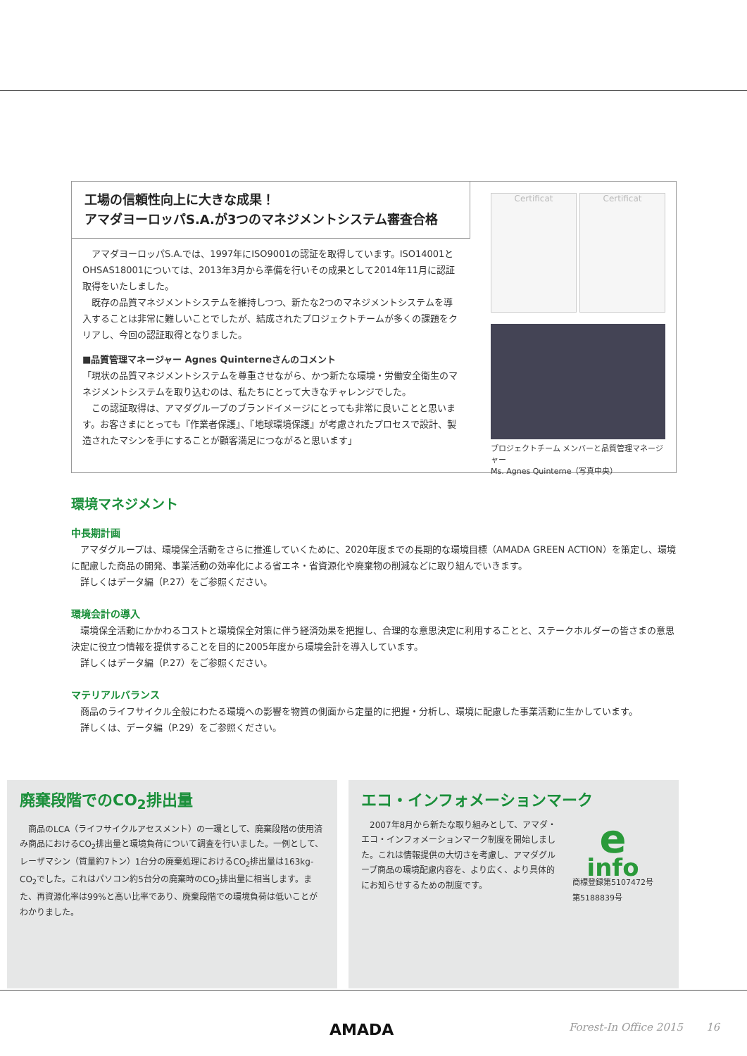工場の信頼性向上に大きな成果！
アマダヨーロッパS.A.が3つのマネジメントシステム審査合格
　アマダヨーロッパS.A.では、1997年にISO9001の認証を取得しています。ISO14001とOHSAS18001については、2013年3月から準備を行いその成果として2014年11月に認証取得をいたしました。
　既存の品質マネジメントシステムを維持しつつ、新たな2つのマネジメントシステムを導入することは非常に難しいことでしたが、結成されたプロジェクトチームが多くの課題をクリアし、今回の認証取得となりました。
■品質管理マネージャー Agnes Quinterneさんのコメント
「現状の品質マネジメントシステムを尊重させながら、かつ新たな環境・労働安全衛生のマネジメントシステムを取り込むのは、私たちにとって大きなチャレンジでした。
　この認証取得は、アマダグループのブランドイメージにとっても非常に良いことと思います。お客さまにとっても『作業者保護』、『地球環境保護』が考慮されたプロセスで設計、製造されたマシンを手にすることが顧客満足につながると思います」
Certificat Certificat
プロジェクトチーム メンバーと品質管理マネージャー
Ms. Agnes Quinterne（写真中央）
環境マネジメント
中長期計画
　アマダグループは、環境保全活動をさらに推進していくために、2020年度までの長期的な環境目標（AMADA GREEN ACTION）を策定し、環境に配慮した商品の開発、事業活動の効率化による省エネ・省資源化や廃棄物の削減などに取り組んでいきます。
　詳しくはデータ編（P.27）をご参照ください。
環境会計の導入
　環境保全活動にかかわるコストと環境保全対策に伴う経済効果を把握し、合理的な意思決定に利用することと、ステークホルダーの皆さまの意思決定に役立つ情報を提供することを目的に2005年度から環境会計を導入しています。
　詳しくはデータ編（P.27）をご参照ください。
マテリアルバランス
　商品のライフサイクル全般にわたる環境への影響を物質の側面から定量的に把握・分析し、環境に配慮した事業活動に生かしています。
　詳しくは、データ編（P.29）をご参照ください。
廃棄段階でのCO<sub>2</sub>排出量
　商品のLCA（ライフサイクルアセスメント）の一環として、廃棄段階の使用済み商品におけるCO<sub>2</sub>排出量と環境負荷について調査を行いました。一例として、レーザマシン（質量約7トン）1台分の廃棄処理におけるCO<sub>2</sub>排出量は163kg-CO<sub>2</sub>でした。これはパソコン約5台分の廃棄時のCO<sub>2</sub>排出量に相当します。また、再資源化率は99%と高い比率であり、廃棄段階での環境負荷は低いことがわかりました。
エコ・インフォメーションマーク
　2007年8月から新たな取り組みとして、アマダ・エコ・インフォメーションマーク制度を開始しました。これは情報提供の大切さを考慮し、アマダグループ商品の環境配慮内容を、より広く、より具体的にお知らせするための制度です。
e
info
商標登録第5107472号
第5188839号
AMADA Forest-In Office 2015 16